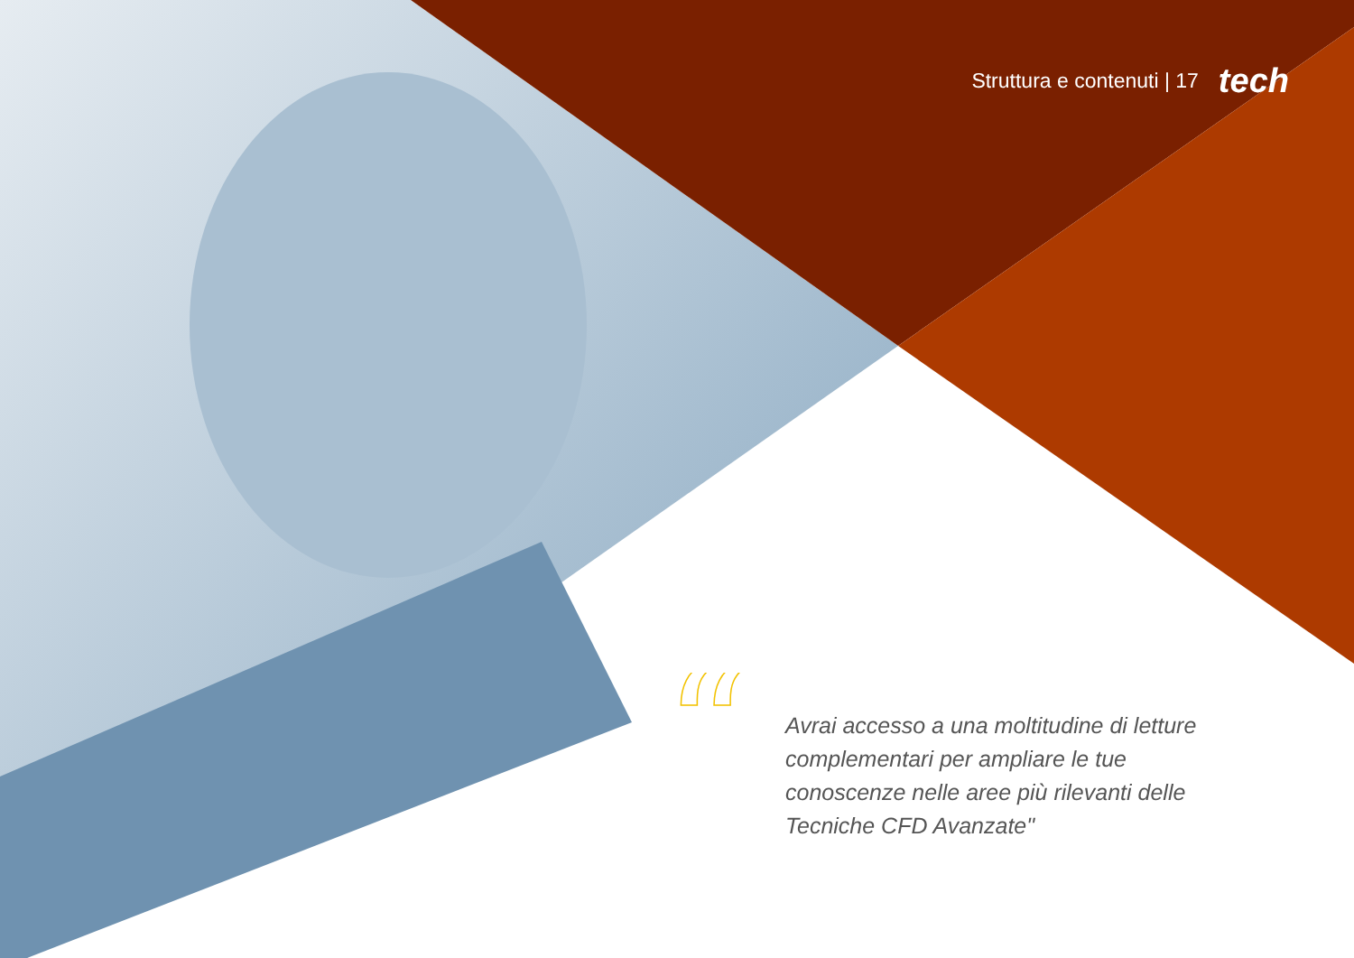Struttura e contenuti | 17 tech
“
Avrai accesso a una moltitudine di letture complementari per ampliare le tue conoscenze nelle aree più rilevanti delle Tecniche CFD Avanzate"